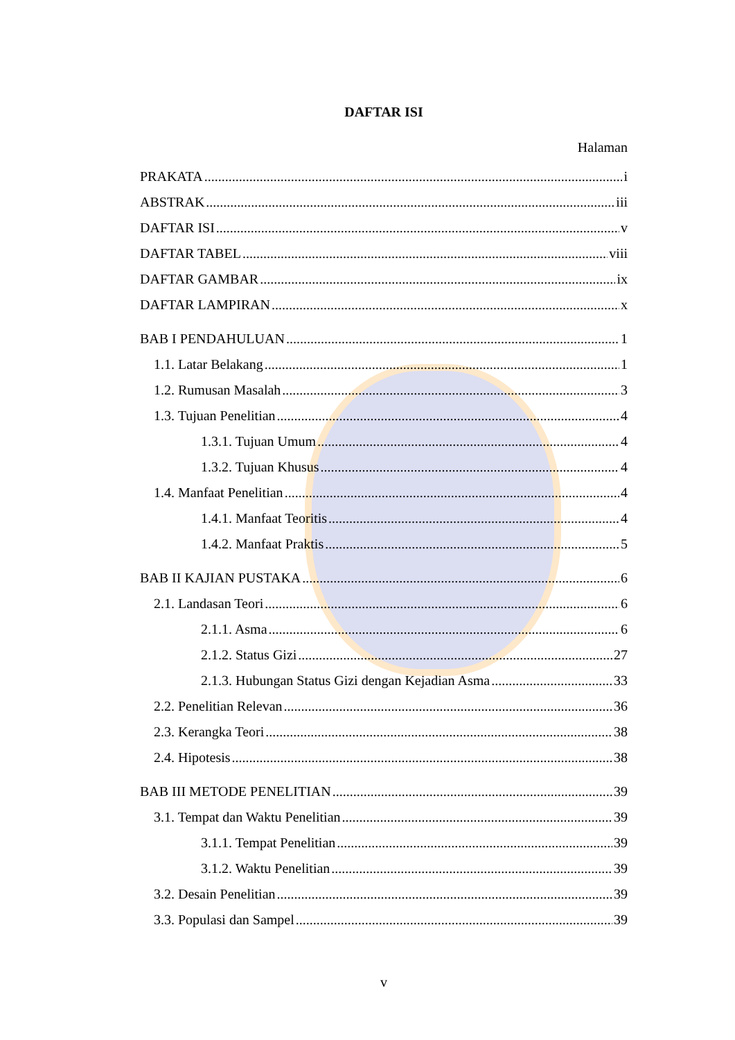DAFTAR ISI
Halaman
PRAKATA i
ABSTRAK iii
DAFTAR ISI v
DAFTAR TABEL viii
DAFTAR GAMBAR ix
DAFTAR LAMPIRAN x
BAB I PENDAHULUAN 1
1.1. Latar Belakang 1
1.2. Rumusan Masalah 3
1.3. Tujuan Penelitian 4
1.3.1. Tujuan Umum 4
1.3.2. Tujuan Khusus 4
1.4. Manfaat Penelitian 4
1.4.1. Manfaat Teoritis 4
1.4.2. Manfaat Praktis 5
BAB II KAJIAN PUSTAKA 6
2.1. Landasan Teori 6
2.1.1. Asma 6
2.1.2. Status Gizi 27
2.1.3. Hubungan Status Gizi dengan Kejadian Asma 33
2.2. Penelitian Relevan 36
2.3. Kerangka Teori 38
2.4. Hipotesis 38
BAB III METODE PENELITIAN 39
3.1. Tempat dan Waktu Penelitian 39
3.1.1. Tempat Penelitian 39
3.1.2. Waktu Penelitian 39
3.2. Desain Penelitian 39
3.3. Populasi dan Sampel 39
v